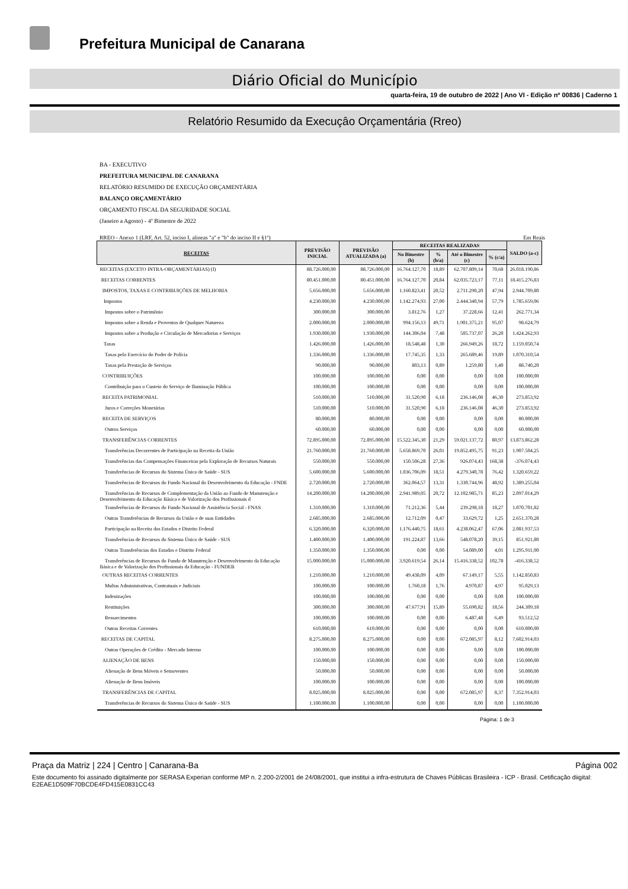Prefeitura Municipal de Canarana
Diário Oficial do Município
quarta-feira, 19 de outubro de 2022 | Ano VI - Edição nº 00836 | Caderno 1
Relatório Resumido da Execuçâo Orçamentária (Rreo)
BA - EXECUTIVO
PREFEITURA MUNICIPAL DE CANARANA
RELATÓRIO RESUMIDO DE EXECUÇÃO ORÇAMENTÁRIA
BALANÇO ORÇAMENTÁRIO
ORÇAMENTO FISCAL DA SEGURIDADE SOCIAL
(Janeiro a Agosto) - 4º Bimestre de 2022
RREO - Anexo 1 (LRF, Art. 52, inciso I, alíneas "a" e "b" do inciso II e §1º) Em Reais
| RECEITAS | PREVISÃO INICIAL | PREVISÃO ATUALIZADA (a) | RECEITAS REALIZADAS | | | | SALDO (a-c) |
| --- | --- | --- | --- | --- | --- | --- | --- |
| | | | No Bimestre (b) | % (b/a) | Até o Bimestre (c) | % (c/a) | |
| RECEITAS (EXCETO INTRA-ORÇAMENTÁRIAS) (I) | 88.726.000,00 | 88.726.000,00 | 16.764.127,70 | 18,89 | 62.707.809,14 | 70,68 | 26.018.190,86 |
| RECEITAS CORRENTES | 80.451.000,00 | 80.451.000,00 | 16.764.127,70 | 20,84 | 62.035.723,17 | 77,11 | 18.415.276,83 |
| IMPOSTOS, TAXAS E CONTRIBUIÇÕES DE MELHORIA | 5.656.000,00 | 5.656.000,00 | 1.160.823,41 | 20,52 | 2.711.290,20 | 47,94 | 2.944.709,80 |
| Impostos | 4.230.000,00 | 4.230.000,00 | 1.142.274,93 | 27,00 | 2.444.340,94 | 57,79 | 1.785.659,06 |
| Impostos sobre o Patrimônio | 300.000,00 | 300.000,00 | 3.812,76 | 1,27 | 37.228,66 | 12,41 | 262.771,34 |
| Impostos sobre a Renda e Proventos de Qualquer Natureza | 2.000.000,00 | 2.000.000,00 | 994.156,13 | 49,71 | 1.901.375,21 | 95,07 | 98.624,79 |
| Impostos sobre a Produção e Circulação de Mercadorias e Serviços | 1.930.000,00 | 1.930.000,00 | 144.306,04 | 7,48 | 505.737,07 | 26,20 | 1.424.262,93 |
| Taxas | 1.426.000,00 | 1.426.000,00 | 18.548,48 | 1,30 | 266.949,26 | 18,72 | 1.159.050,74 |
| Taxas pelo Exercício do Poder de Polícia | 1.336.000,00 | 1.336.000,00 | 17.745,35 | 1,33 | 265.689,46 | 19,89 | 1.070.310,54 |
| Taxas pela Prestação de Serviços | 90.000,00 | 90.000,00 | 803,13 | 0,89 | 1.259,80 | 1,40 | 88.740,20 |
| CONTRIBUIÇÕES | 100.000,00 | 100.000,00 | 0,00 | 0,00 | 0,00 | 0,00 | 100.000,00 |
| Contribuição para o Custeio do Serviço de Iluminação Pública | 100.000,00 | 100.000,00 | 0,00 | 0,00 | 0,00 | 0,00 | 100.000,00 |
| RECEITA PATRIMONIAL | 510.000,00 | 510.000,00 | 31.520,90 | 6,18 | 236.146,08 | 46,30 | 273.853,92 |
| Juros e Correções Monetárias | 510.000,00 | 510.000,00 | 31.520,90 | 6,18 | 236.146,08 | 46,30 | 273.853,92 |
| RECEITA DE SERVIÇOS | 80.000,00 | 80.000,00 | 0,00 | 0,00 | 0,00 | 0,00 | 80.000,00 |
| Outros Serviços | 60.000,00 | 60.000,00 | 0,00 | 0,00 | 0,00 | 0,00 | 60.000,00 |
| TRANSFERÊNCIAS CORRENTES | 72.895.000,00 | 72.895.000,00 | 15.522.345,30 | 21,29 | 59.021.137,72 | 80,97 | 13.873.862,28 |
| Transferências Decorrentes de Participação na Receita da União | 21.760.000,00 | 21.760.000,00 | 5.658.869,70 | 26,01 | 19.852.495,75 | 91,23 | 1.907.504,25 |
| Transferências das Compensações Financeiras pela Exploração de Recursos Naturais | 550.000,00 | 550.000,00 | 150.506,28 | 27,36 | 926.074,43 | 168,38 | -376.074,43 |
| Transferências de Recursos do Sistema Único de Saúde - SUS | 5.600.000,00 | 5.600.000,00 | 1.036.706,09 | 18,51 | 4.279.340,78 | 76,42 | 1.320.659,22 |
| Transferências de Recursos do Fundo Nacional do Desenvolvimento da Educação - FNDE | 2.720.000,00 | 2.720.000,00 | 362.064,57 | 13,31 | 1.330.744,96 | 48,92 | 1.389.255,04 |
| Transferências de Recursos de Complementação da União ao Fundo de Manutenção e Desenvolvimento da Educação Básica e de Valorização dos Profissionais d | 14.200.000,00 | 14.200.000,00 | 2.941.989,05 | 20,72 | 12.102.985,71 | 85,23 | 2.097.014,29 |
| Transferências de Recursos do Fundo Nacional de Assistência Social - FNAS | 1.310.000,00 | 1.310.000,00 | 71.212,36 | 5,44 | 239.298,18 | 18,27 | 1.070.701,82 |
| Outras Transferências de Recursos da União e de suas Entidades | 2.685.000,00 | 2.685.000,00 | 12.712,09 | 0,47 | 33.629,72 | 1,25 | 2.651.370,28 |
| Participação na Receita dos Estados e Distrito Federal | 6.320.000,00 | 6.320.000,00 | 1.176.440,75 | 18,61 | 4.238.062,47 | 67,06 | 2.081.937,53 |
| Transferências de Recursos do Sistema Único de Saúde - SUS | 1.400.000,00 | 1.400.000,00 | 191.224,87 | 13,66 | 548.078,20 | 39,15 | 851.921,80 |
| Outras Transferências dos Estados e Distrito Federal | 1.350.000,00 | 1.350.000,00 | 0,00 | 0,00 | 54.089,00 | 4,01 | 1.295.911,00 |
| Transferências de Recursos do Fundo de Manutenção e Desenvolvimento da Educação Básica e de Valorização dos Profissionais da Educação - FUNDEB | 15.000.000,00 | 15.000.000,00 | 3.920.619,54 | 26,14 | 15.416.338,52 | 102,78 | -416.338,52 |
| OUTRAS RECEITAS CORRENTES | 1.210.000,00 | 1.210.000,00 | 49.438,09 | 4,09 | 67.149,17 | 5,55 | 1.142.850,83 |
| Multas Administrativas, Contratuais e Judiciais | 100.000,00 | 100.000,00 | 1.760,18 | 1,76 | 4.970,87 | 4,97 | 95.029,13 |
| Indenizações | 100.000,00 | 100.000,00 | 0,00 | 0,00 | 0,00 | 0,00 | 100.000,00 |
| Restituições | 300.000,00 | 300.000,00 | 47.677,91 | 15,89 | 55.690,82 | 18,56 | 244.309,18 |
| Ressarcimentos | 100.000,00 | 100.000,00 | 0,00 | 0,00 | 6.487,48 | 6,49 | 93.512,52 |
| Outras Receitas Correntes | 610.000,00 | 610.000,00 | 0,00 | 0,00 | 0,00 | 0,00 | 610.000,00 |
| RECEITAS DE CAPITAL | 8.275.000,00 | 8.275.000,00 | 0,00 | 0,00 | 672.085,97 | 8,12 | 7.602.914,03 |
| Outras Operações de Crédito - Mercado Interno | 100.000,00 | 100.000,00 | 0,00 | 0,00 | 0,00 | 0,00 | 100.000,00 |
| ALIENAÇÃO DE BENS | 150.000,00 | 150.000,00 | 0,00 | 0,00 | 0,00 | 0,00 | 150.000,00 |
| Alienação de Bens Móveis e Semoventes | 50.000,00 | 50.000,00 | 0,00 | 0,00 | 0,00 | 0,00 | 50.000,00 |
| Alienação de Bens Imóveis | 100.000,00 | 100.000,00 | 0,00 | 0,00 | 0,00 | 0,00 | 100.000,00 |
| TRANSFERÊNCIAS DE CAPITAL | 8.025.000,00 | 8.025.000,00 | 0,00 | 0,00 | 672.085,97 | 8,37 | 7.352.914,03 |
| Transferências de Recursos do Sistema Único de Saúde - SUS | 1.100.000,00 | 1.100.000,00 | 0,00 | 0,00 | 0,00 | 0,00 | 1.100.000,00 |
Página: 1 de 3
Praça da Matriz | 224 | Centro | Canarana-Ba Página 002
Este documento foi assinado digitalmente por SERASA Experian conforme MP n. 2.200-2/2001 de 24/08/2001, que institui a infra-estrutura de Chaves Públicas Brasileira - ICP - Brasil. Cetificação diigital: E2EAE1D509F70BCDE4FD415E0831CC43